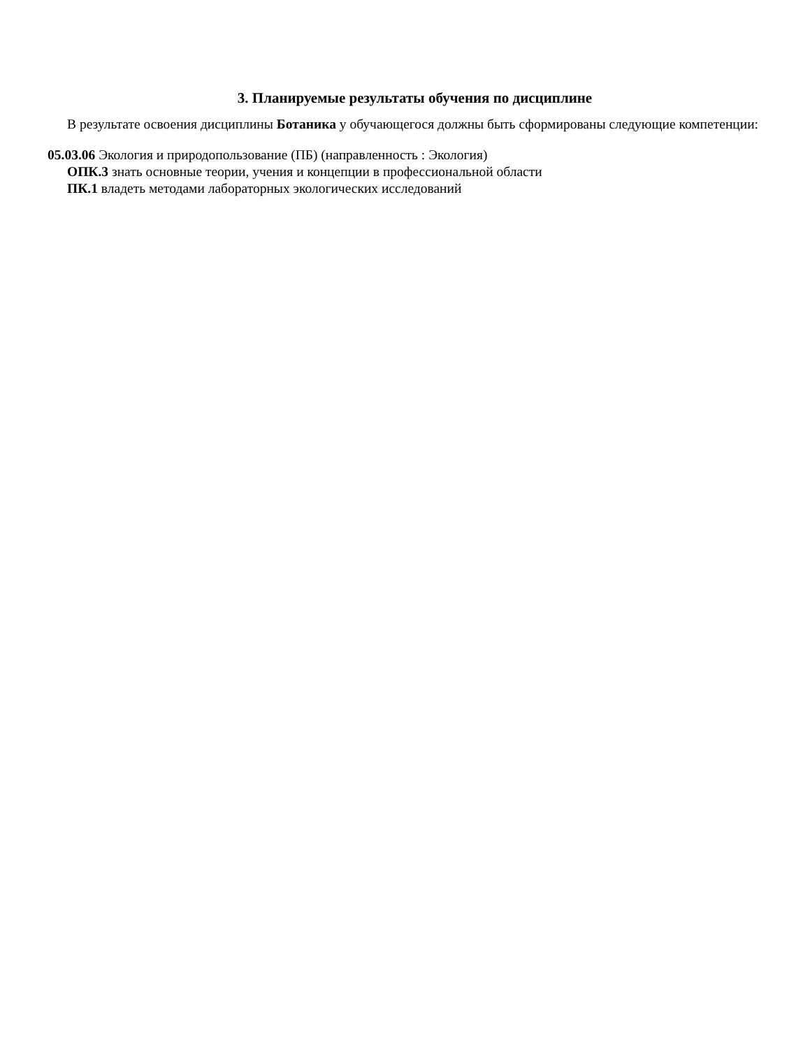3. Планируемые результаты обучения по дисциплине
В результате освоения дисциплины Ботаника у обучающегося должны быть сформированы следующие компетенции:
05.03.06 Экология и природопользование (ПБ) (направленность : Экология)
ОПК.3 знать основные теории, учения и концепции в профессиональной области
ПК.1 владеть методами лабораторных экологических исследований